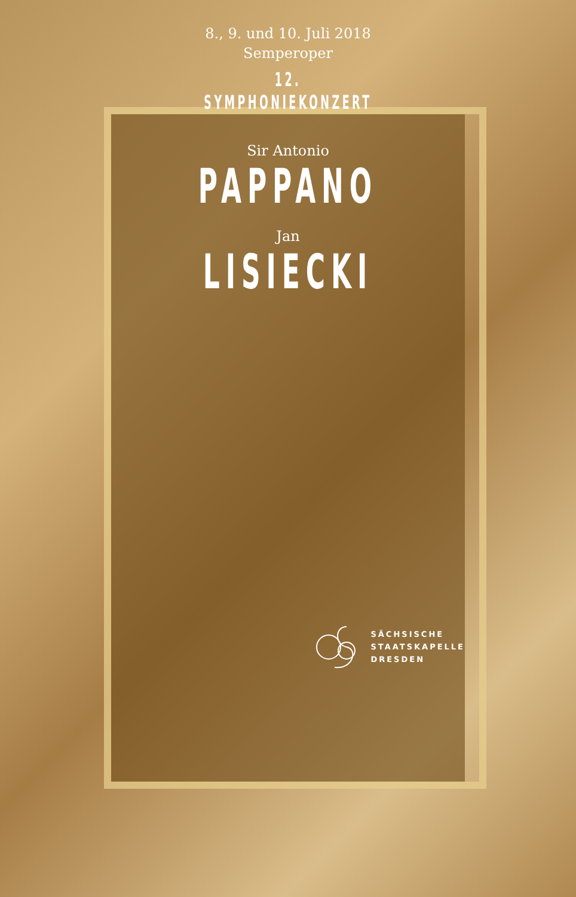8., 9. und 10. Juli 2018
Semperoper
12. SYMPHONIEKONZERT
Sir Antonio
PAPPANO
Jan
LISIECKI
SÄCHSISCHE
STAATSKAPELLE
DRESDEN